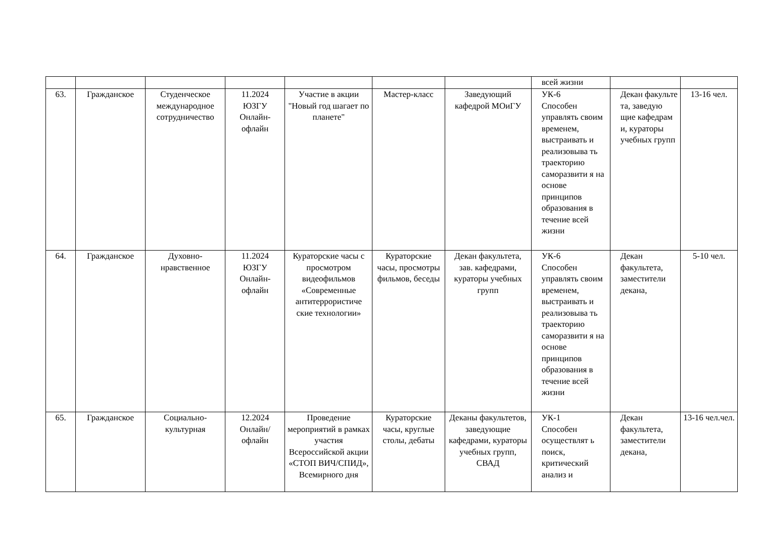| | | | | | | | всей жизни | | |
| 63. | Гражданское | Студенческое международное сотрудничество | 11.2024 ЮЗГУ Онлайн-офлайн | Участие в акции "Новый год шагает по планете" | Мастер-класс | Заведующий кафедрой МОиГУ | УК-6 Способен управлять своим временем, выстраивать и реализовыва ть траекторию саморазвити я на основе принципов образования в течение всей жизни | Декан факульте та, заведую щие кафедрам и, кураторы учебных групп | 13-16 чел. |
| 64. | Гражданское | Духовно-нравственное | 11.2024 ЮЗГУ Онлайн-офлайн | Кураторские часы с просмотром видеофильмов «Современные антитеррористиче ские технологии» | Кураторские часы, просмотры фильмов, беседы | Декан факультета, зав. кафедрами, кураторы учебных групп | УК-6 Способен управлять своим временем, выстраивать и реализовыва ть траекторию саморазвити я на основе принципов образования в течение всей жизни | Декан факультета, заместители декана, | 5-10 чел. |
| 65. | Гражданское | Социально-культурная | 12.2024 Онлайн/ офлайн | Проведение мероприятий в рамках участия Всероссийской акции «СТОП ВИЧ/СПИД», Всемирного дня | Кураторские часы, круглые столы, дебаты | Деканы факультетов, заведующие кафедрами, кураторы учебных групп, СВАД | УК-1 Способен осуществлят ь поиск, критический анализ и | Декан факультета, заместители декана, | 13-16 чел.чел. |